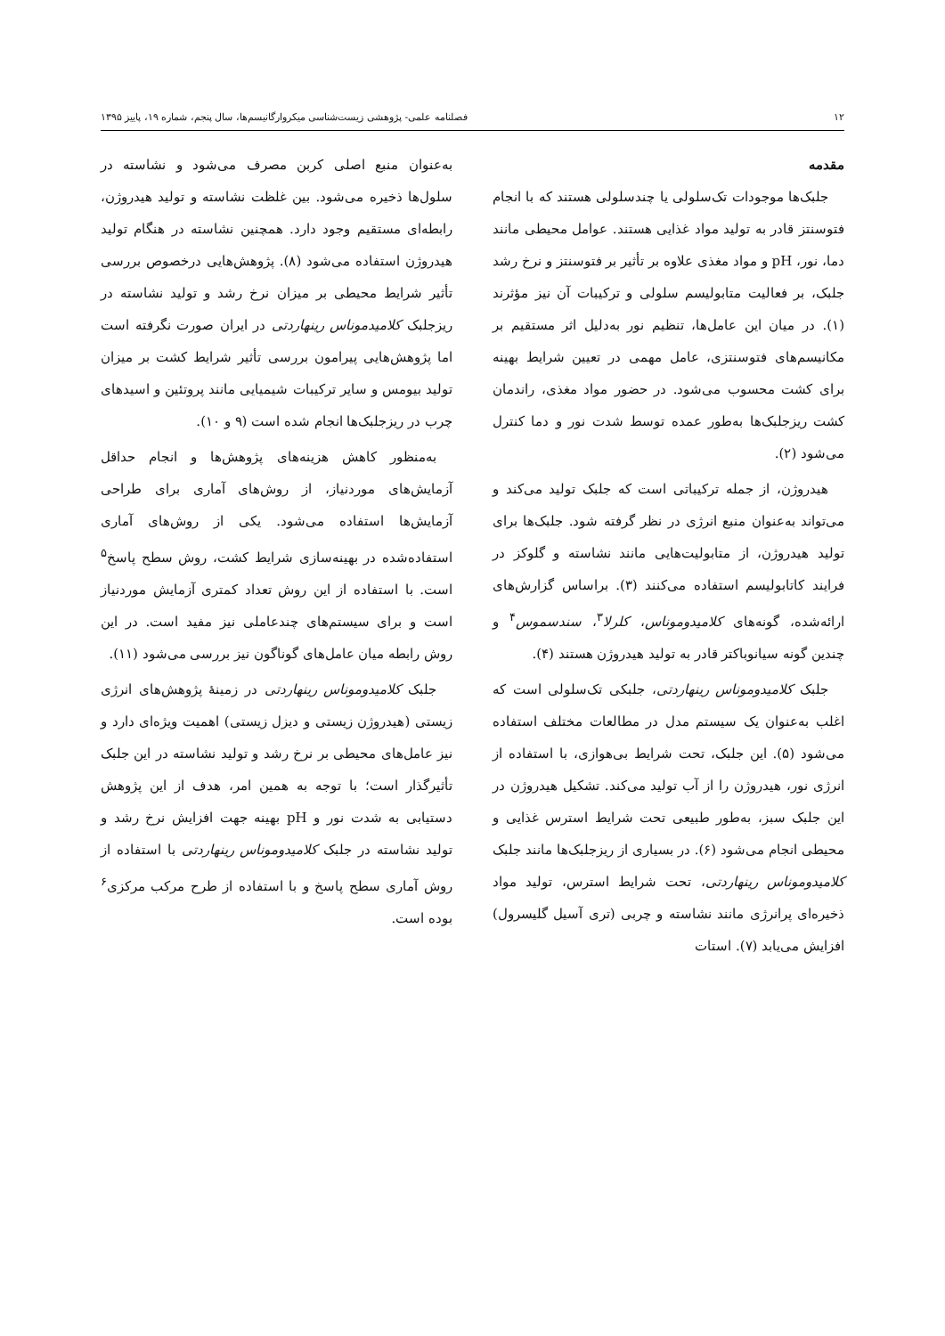۱۲ فصلنامه علمی- پژوهشی زیست‌شناسی میکروارگانیسم‌ها، سال پنجم، شماره ۱۹، پاییز ۱۳۹۵
مقدمه
جلبک‌ها موجودات تک‌سلولی یا چندسلولی هستند که با انجام فتوسنتز قادر به تولید مواد غذایی هستند. عوامل محیطی مانند دما، نور، pH و مواد مغذی علاوه بر تأثیر بر فتوسنتز و نرخ رشد جلبک، بر فعالیت متابولیسم سلولی و ترکیبات آن نیز مؤثرند (۱). در میان این عامل‌ها، تنظیم نور به‌دلیل اثر مستقیم بر مکانیسم‌های فتوسنتزی، عامل مهمی در تعیین شرایط بهینه برای کشت محسوب می‌شود. در حضور مواد مغذی، راندمان کشت ریزجلبک‌ها به‌طور عمده توسط شدت نور و دما کنترل می‌شود (۲).
هیدروژن، از جمله ترکیباتی است که جلبک تولید می‌کند و می‌تواند به‌عنوان منبع انرژی در نظر گرفته شود. جلبک‌ها برای تولید هیدروژن، از متابولیت‌هایی مانند نشاسته و گلوکز در فرایند کاتابولیسم استفاده می‌کنند (۳). براساس گزارش‌های ارائه‌شده، گونه‌های کلامیدوموناس، کلرلا<sup>۳</sup>، سندسموس<sup>۴</sup> و چندین گونه سیانوباکتر قادر به تولید هیدروژن هستند (۴).
جلبک کلامیدوموناس رینهاردتی، جلبکی تک‌سلولی است که اغلب به‌عنوان یک سیستم مدل در مطالعات مختلف استفاده می‌شود (۵). این جلبک، تحت شرایط بی‌هوازی، با استفاده از انرژی نور، هیدروژن را از آب تولید می‌کند. تشکیل هیدروژن در این جلبک سبز، به‌طور طبیعی تحت شرایط استرس غذایی و محیطی انجام می‌شود (۶). در بسیاری از ریزجلبک‌ها مانند جلبک کلامیدوموناس رینهاردتی، تحت شرایط استرس، تولید مواد ذخیره‌ای پرانرژی مانند نشاسته و چربی (تری آسیل گلیسرول) افزایش می‌یابد (۷). استات
به‌عنوان منبع اصلی کربن مصرف می‌شود و نشاسته در سلول‌ها ذخیره می‌شود. بین غلظت نشاسته و تولید هیدروژن، رابطه‌ای مستقیم وجود دارد. همچنین نشاسته در هنگام تولید هیدروژن استفاده می‌شود (۸). پژوهش‌هایی درخصوص بررسی تأثیر شرایط محیطی بر میزان نرخ رشد و تولید نشاسته در ریزجلبک کلامیدموناس رینهاردتی در ایران صورت نگرفته است اما پژوهش‌هایی پیرامون بررسی تأثیر شرایط کشت بر میزان تولید بیومس و سایر ترکیبات شیمیایی مانند پروتئین و اسیدهای چرب در ریزجلبک‌ها انجام شده است (۹ و ۱۰).
به‌منظور کاهش هزینه‌های پژوهش‌ها و انجام حداقل آزمایش‌های موردنیاز، از روش‌های آماری برای طراحی آزمایش‌ها استفاده می‌شود. یکی از روش‌های آماری استفاده‌شده در بهینه‌سازی شرایط کشت، روش سطح پاسخ<sup>۵</sup> است. با استفاده از این روش تعداد کمتری آزمایش موردنیاز است و برای سیستم‌های چندعاملی نیز مفید است. در این روش رابطه میان عامل‌های گوناگون نیز بررسی می‌شود (۱۱).
جلبک کلامیدوموناس رینهاردتی در زمینهٔ پژوهش‌های انرژی زیستی (هیدروژن زیستی و دیزل زیستی) اهمیت ویژه‌ای دارد و نیز عامل‌های محیطی بر نرخ رشد و تولید نشاسته در این جلبک تأثیرگذار است؛ با توجه به همین امر، هدف از این پژوهش دستیابی به شدت نور و pH بهینه جهت افزایش نرخ رشد و تولید نشاسته در جلبک کلامیدوموناس رینهاردتی با استفاده از روش آماری سطح پاسخ و با استفاده از طرح مرکب مرکزی<sup>۶</sup> بوده است.